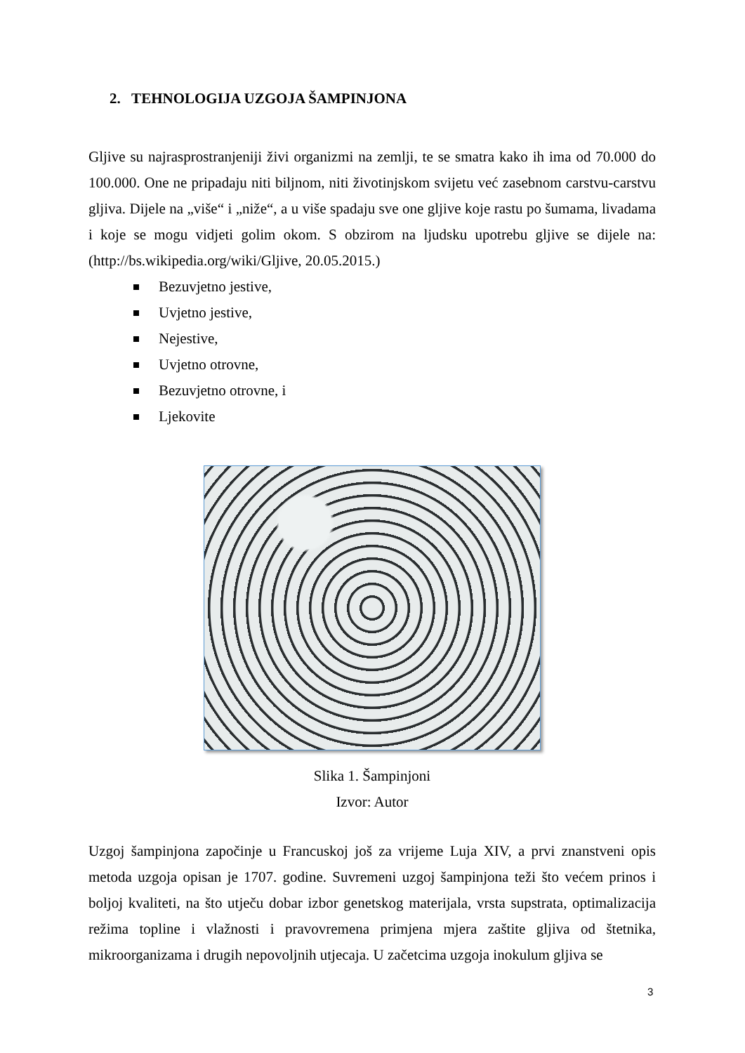2. TEHNOLOGIJA UZGOJA ŠAMPINJONA
Gljive su najrasprostranjeniji živi organizmi na zemlji, te se smatra kako ih ima od 70.000 do 100.000. One ne pripadaju niti biljnom, niti životinjskom svijetu već zasebnom carstvu-carstvu gljiva. Dijele na „više“ i „niže“, a u više spadaju sve one gljive koje rastu po šumama, livadama i koje se mogu vidjeti golim okom. S obzirom na ljudsku upotrebu gljive se dijele na: (http://bs.wikipedia.org/wiki/Gljive, 20.05.2015.)
Bezuvjetno jestive,
Uvjetno jestive,
Nejestive,
Uvjetno otrovne,
Bezuvjetno otrovne, i
Ljekovite
Slika 1. Šampinjoni
Izvor: Autor
Uzgoj šampinjona započinje u Francuskoj još za vrijeme Luja XIV, a prvi znanstveni opis metoda uzgoja opisan je 1707. godine. Suvremeni uzgoj šampinjona teži što većem prinos i boljoj kvaliteti, na što utječu dobar izbor genetskog materijala, vrsta supstrata, optimalizacija režima topline i vlažnosti i pravovremena primjena mjera zaštite gljiva od štetnika, mikroorganizama i drugih nepovoljnih utjecaja. U začetcima uzgoja inokulum gljiva se
3